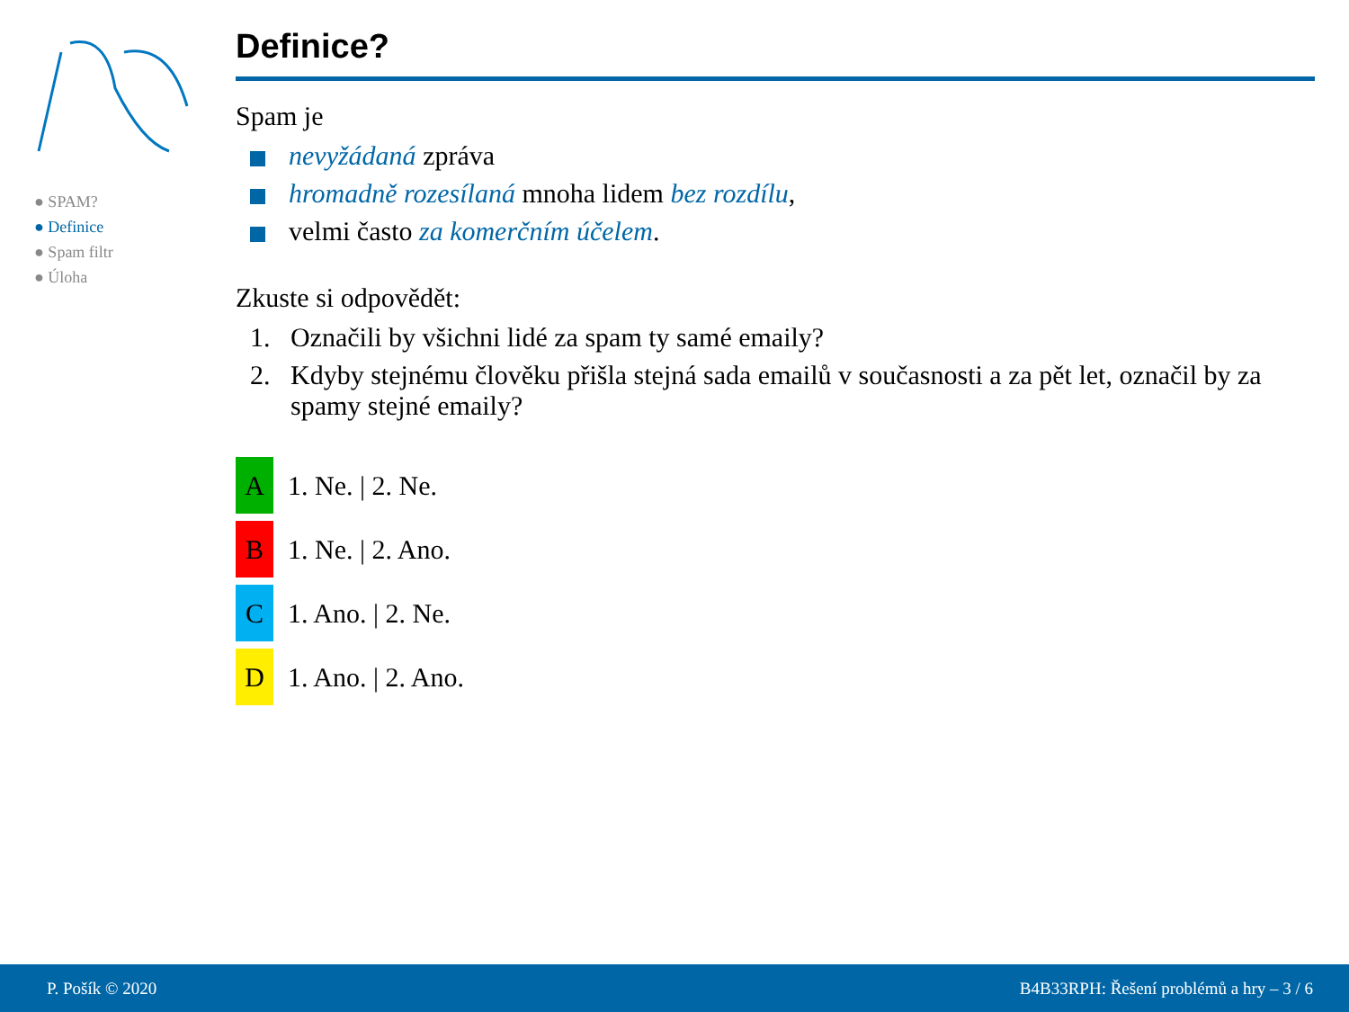● SPAM?
● Definice
● Spam filtr
● Úloha
Definice?
Spam je
nevyžádaná zpráva
hromadně rozesílaná mnoha lidem bez rozdílu,
velmi často za komerčním účelem.
Zkuste si odpovědět:
1. Označili by všichni lidé za spam ty samé emaily?
2. Kdyby stejnému člověku přišla stejná sada emailů v současnosti a za pět let, označil by za spamy stejné emaily?
A 1. Ne. | 2. Ne.
B 1. Ne. | 2. Ano.
C 1. Ano. | 2. Ne.
D 1. Ano. | 2. Ano.
P. Pošík © 2020 B4B33RPH: Řešení problémů a hry – 3 / 6